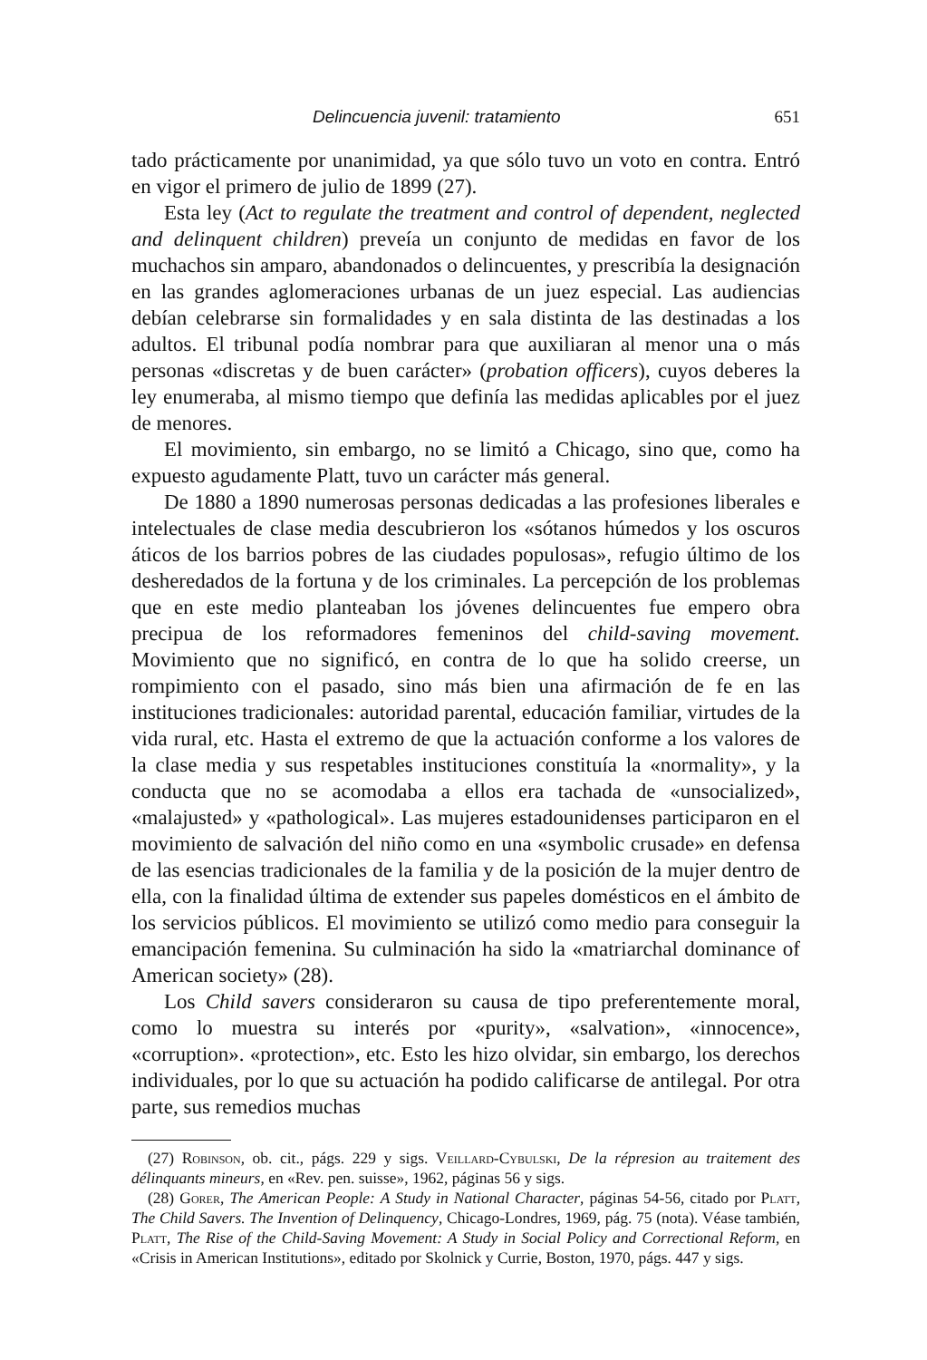Delincuencia juvenil: tratamiento 651
tado prácticamente por unanimidad, ya que sólo tuvo un voto en contra. Entró en vigor el primero de julio de 1899 (27).
Esta ley (Act to regulate the treatment and control of dependent, neglected and delinquent children) preveía un conjunto de medidas en favor de los muchachos sin amparo, abandonados o delincuentes, y prescribía la designación en las grandes aglomeraciones urbanas de un juez especial. Las audiencias debían celebrarse sin formalidades y en sala distinta de las destinadas a los adultos. El tribunal podía nombrar para que auxiliaran al menor una o más personas «discretas y de buen carácter» (probation officers), cuyos deberes la ley enumeraba, al mismo tiempo que definía las medidas aplicables por el juez de menores.
El movimiento, sin embargo, no se limitó a Chicago, sino que, como ha expuesto agudamente Platt, tuvo un carácter más general.
De 1880 a 1890 numerosas personas dedicadas a las profesiones liberales e intelectuales de clase media descubrieron los «sótanos húmedos y los oscuros áticos de los barrios pobres de las ciudades populosas», refugio último de los desheredados de la fortuna y de los criminales. La percepción de los problemas que en este medio planteaban los jóvenes delincuentes fue empero obra precipua de los reformadores femeninos del child-saving movement. Movimiento que no significó, en contra de lo que ha solido creerse, un rompimiento con el pasado, sino más bien una afirmación de fe en las instituciones tradicionales: autoridad parental, educación familiar, virtudes de la vida rural, etc. Hasta el extremo de que la actuación conforme a los valores de la clase media y sus respetables instituciones constituía la «normality», y la conducta que no se acomodaba a ellos era tachada de «unsocialized», «malajusted» y «pathological». Las mujeres estadounidenses participaron en el movimiento de salvación del niño como en una «symbolic crusade» en defensa de las esencias tradicionales de la familia y de la posición de la mujer dentro de ella, con la finalidad última de extender sus papeles domésticos en el ámbito de los servicios públicos. El movimiento se utilizó como medio para conseguir la emancipación femenina. Su culminación ha sido la «matriarchal dominance of American society» (28).
Los Child savers consideraron su causa de tipo preferentemente moral, como lo muestra su interés por «purity», «salvation», «innocence», «corruption». «protection», etc. Esto les hizo olvidar, sin embargo, los derechos individuales, por lo que su actuación ha podido calificarse de antilegal. Por otra parte, sus remedios muchas
(27) Robinson, ob. cit., págs. 229 y sigs. Veillard-Cybulski, De la répresion au traitement des délinquants mineurs, en «Rev. pen. suisse», 1962, páginas 56 y sigs.
(28) Gorer, The American People: A Study in National Character, páginas 54-56, citado por Platt, The Child Savers. The Invention of Delinquency, Chicago-Londres, 1969, pág. 75 (nota). Véase también, Platt, The Rise of the Child-Saving Movement: A Study in Social Policy and Correctional Reform, en «Crisis in American Institutions», editado por Skolnick y Currie, Boston, 1970, págs. 447 y sigs.